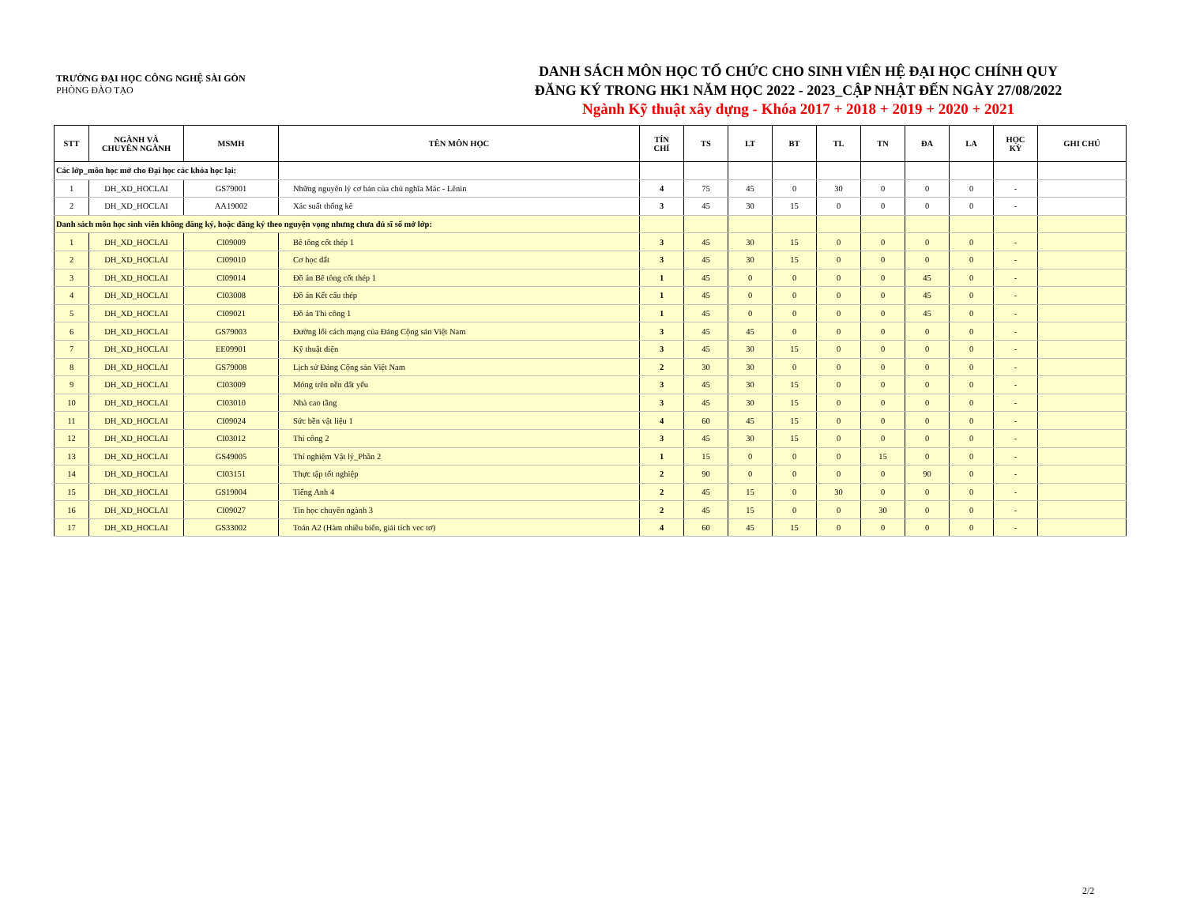TRƯỜNG ĐẠI HỌC CÔNG NGHỆ SÀI GÒN
PHÒNG ĐÀO TẠO
DANH SÁCH MÔN HỌC TỔ CHỨC CHO SINH VIÊN HỆ ĐẠI HỌC CHÍNH QUY
ĐĂNG KÝ TRONG HK1 NĂM HỌC 2022 - 2023_CẬP NHẬT ĐẾN NGÀY 27/08/2022
Ngành Kỹ thuật xây dựng - Khóa 2017 + 2018 + 2019 + 2020 + 2021
| STT | NGÀNH VÀ CHUYÊN NGÀNH | MSMH | TÊN MÔN HỌC | TÍN CHỈ | TS | LT | BT | TL | TN | ĐA | LA | HỌC KỲ | GHI CHÚ |
| --- | --- | --- | --- | --- | --- | --- | --- | --- | --- | --- | --- | --- | --- |
| Các lớp_môn học mở cho Đại học các khóa học lại: | | | | | | | | | | | | | |
| 1 | DH_XD_HOCLAI | GS79001 | Những nguyên lý cơ bản của chủ nghĩa Mác - Lênin | 4 | 75 | 45 | 0 | 30 | 0 | 0 | 0 | - | |
| 2 | DH_XD_HOCLAI | AA19002 | Xác suất thống kê | 3 | 45 | 30 | 15 | 0 | 0 | 0 | 0 | - | |
| Danh sách môn học sinh viên không đăng ký, hoặc đăng ký theo nguyện vọng nhưng chưa đủ sĩ số mở lớp: | | | | | | | | | | | | | |
| 1 | DH_XD_HOCLAI | CI09009 | Bê tông cốt thép 1 | 3 | 45 | 30 | 15 | 0 | 0 | 0 | 0 | - | |
| 2 | DH_XD_HOCLAI | CI09010 | Cơ học đất | 3 | 45 | 30 | 15 | 0 | 0 | 0 | 0 | - | |
| 3 | DH_XD_HOCLAI | CI09014 | Đồ án Bê tông cốt thép 1 | 1 | 45 | 0 | 0 | 0 | 0 | 45 | 0 | - | |
| 4 | DH_XD_HOCLAI | CI03008 | Đồ án Kết cấu thép | 1 | 45 | 0 | 0 | 0 | 0 | 45 | 0 | - | |
| 5 | DH_XD_HOCLAI | CI09021 | Đồ án Thi công 1 | 1 | 45 | 0 | 0 | 0 | 0 | 45 | 0 | - | |
| 6 | DH_XD_HOCLAI | GS79003 | Đường lối cách mạng của Đảng Cộng sản Việt Nam | 3 | 45 | 45 | 0 | 0 | 0 | 0 | 0 | - | |
| 7 | DH_XD_HOCLAI | EE09901 | Kỹ thuật điện | 3 | 45 | 30 | 15 | 0 | 0 | 0 | 0 | - | |
| 8 | DH_XD_HOCLAI | GS79008 | Lịch sử Đảng Cộng sản Việt Nam | 2 | 30 | 30 | 0 | 0 | 0 | 0 | 0 | - | |
| 9 | DH_XD_HOCLAI | CI03009 | Móng trên nền đất yếu | 3 | 45 | 30 | 15 | 0 | 0 | 0 | 0 | - | |
| 10 | DH_XD_HOCLAI | CI03010 | Nhà cao tầng | 3 | 45 | 30 | 15 | 0 | 0 | 0 | 0 | - | |
| 11 | DH_XD_HOCLAI | CI09024 | Sức bền vật liệu 1 | 4 | 60 | 45 | 15 | 0 | 0 | 0 | 0 | - | |
| 12 | DH_XD_HOCLAI | CI03012 | Thi công 2 | 3 | 45 | 30 | 15 | 0 | 0 | 0 | 0 | - | |
| 13 | DH_XD_HOCLAI | GS49005 | Thí nghiệm Vật lý_Phần 2 | 1 | 15 | 0 | 0 | 0 | 15 | 0 | 0 | - | |
| 14 | DH_XD_HOCLAI | CI03151 | Thực tập tốt nghiệp | 2 | 90 | 0 | 0 | 0 | 0 | 90 | 0 | - | |
| 15 | DH_XD_HOCLAI | GS19004 | Tiếng Anh 4 | 2 | 45 | 15 | 0 | 30 | 0 | 0 | 0 | - | |
| 16 | DH_XD_HOCLAI | CI09027 | Tin học chuyên ngành 3 | 2 | 45 | 15 | 0 | 0 | 30 | 0 | 0 | - | |
| 17 | DH_XD_HOCLAI | GS33002 | Toán A2 (Hàm nhiều biến, giải tích vec tơ) | 4 | 60 | 45 | 15 | 0 | 0 | 0 | 0 | - | |
2/2